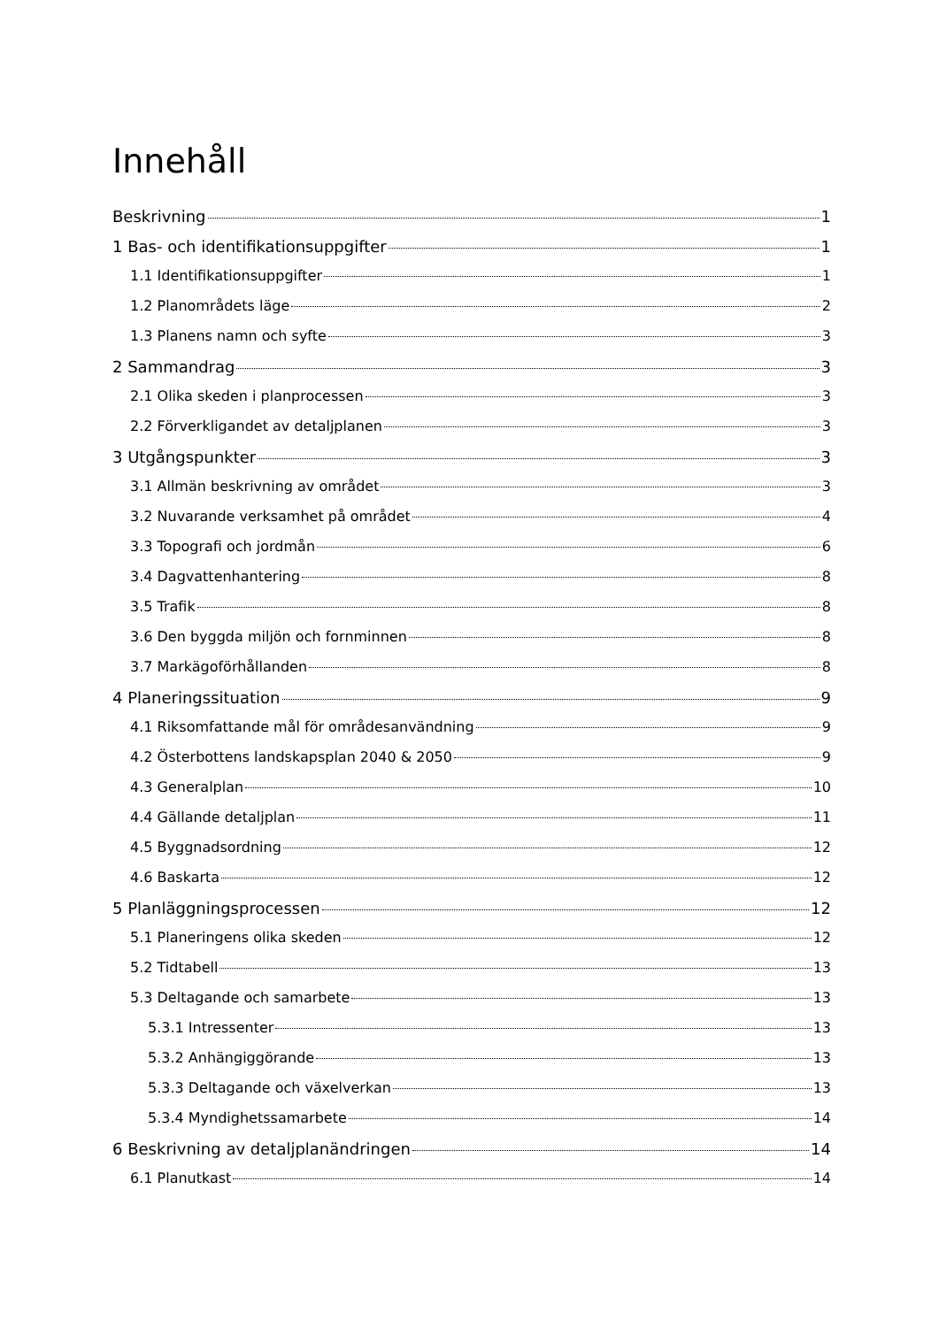Innehåll
Beskrivning 1
1 Bas- och identifikationsuppgifter 1
1.1 Identifikationsuppgifter 1
1.2 Planområdets läge 2
1.3 Planens namn och syfte 3
2 Sammandrag 3
2.1 Olika skeden i planprocessen 3
2.2 Förverkligandet av detaljplanen 3
3 Utgångspunkter 3
3.1 Allmän beskrivning av området 3
3.2 Nuvarande verksamhet på området 4
3.3 Topografi och jordmån 6
3.4 Dagvattenhantering 8
3.5 Trafik 8
3.6 Den byggda miljön och fornminnen 8
3.7 Markägoförhållanden 8
4 Planeringssituation 9
4.1 Riksomfattande mål för områdesanvändning 9
4.2 Österbottens landskapsplan 2040 & 2050 9
4.3 Generalplan 10
4.4 Gällande detaljplan 11
4.5 Byggnadsordning 12
4.6 Baskarta 12
5 Planläggningsprocessen 12
5.1 Planeringens olika skeden 12
5.2 Tidtabell 13
5.3 Deltagande och samarbete 13
5.3.1 Intressenter 13
5.3.2 Anhängiggörande 13
5.3.3 Deltagande och växelverkan 13
5.3.4 Myndighetssamarbete 14
6 Beskrivning av detaljplanändringen 14
6.1 Planutkast 14